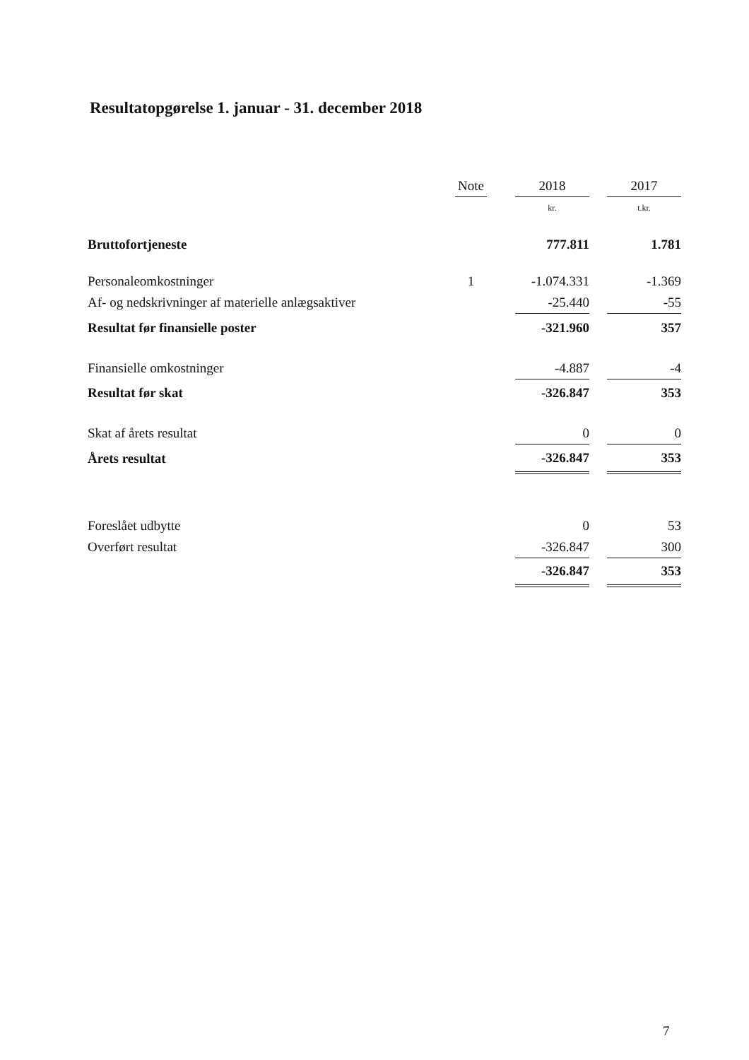Resultatopgørelse 1. januar - 31. december 2018
| | Note | | 2018 | | 2017 |
| --- | --- | --- | --- | --- | --- |
| | | | kr. | | t.kr. |
| Bruttofortjeneste | | | 777.811 | | 1.781 |
| Personaleomkostninger | 1 | | -1.074.331 | | -1.369 |
| Af- og nedskrivninger af materielle anlægsaktiver | | | -25.440 | | -55 |
| Resultat før finansielle poster | | | -321.960 | | 357 |
| Finansielle omkostninger | | | -4.887 | | -4 |
| Resultat før skat | | | -326.847 | | 353 |
| Skat af årets resultat | | | 0 | | 0 |
| Årets resultat | | | -326.847 | | 353 |
| Foreslået udbytte | | | 0 | | 53 |
| Overført resultat | | | -326.847 | | 300 |
| | | | -326.847 | | 353 |
7